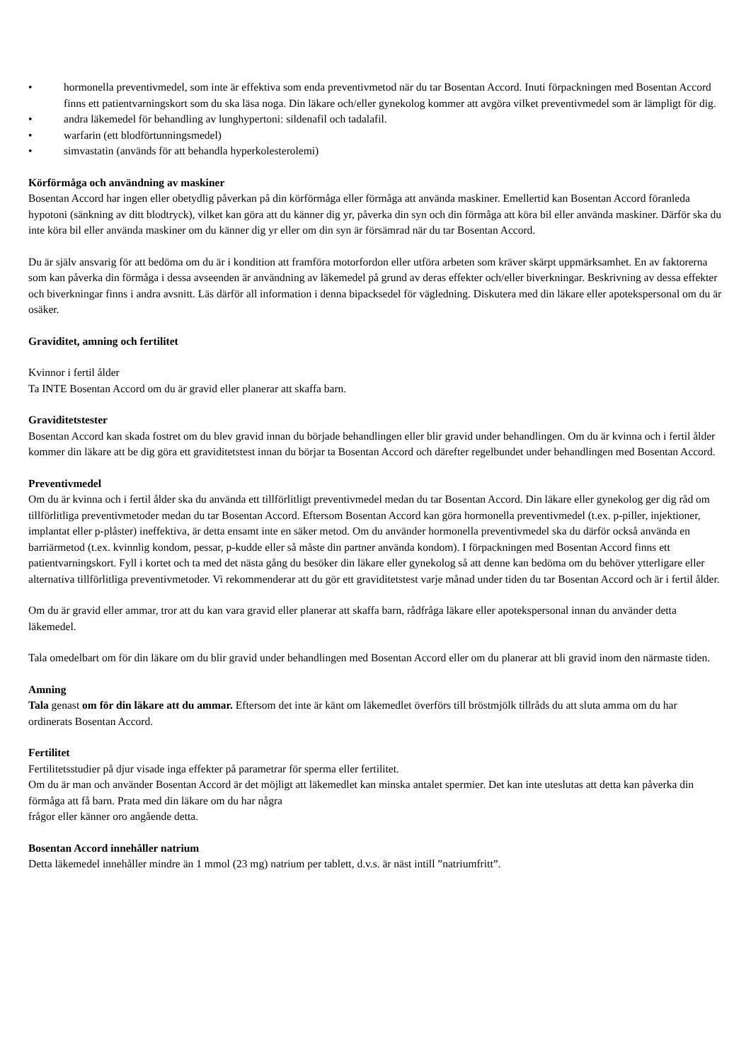• hormonella preventivmedel, som inte är effektiva som enda preventivmetod när du tar Bosentan Accord. Inuti förpackningen med Bosentan Accord finns ett patientvarningskort som du ska läsa noga. Din läkare och/eller gynekolog kommer att avgöra vilket preventivmedel som är lämpligt för dig.
• andra läkemedel för behandling av lunghypertoni: sildenafil och tadalafil.
• warfarin (ett blodförtunningsmedel)
• simvastatin (används för att behandla hyperkolesterolemi)
Körförmåga och användning av maskiner
Bosentan Accord har ingen eller obetydlig påverkan på din körförmåga eller förmåga att använda maskiner. Emellertid kan Bosentan Accord föranleda hypotoni (sänkning av ditt blodtryck), vilket kan göra att du känner dig yr, påverka din syn och din förmåga att köra bil eller använda maskiner. Därför ska du inte köra bil eller använda maskiner om du känner dig yr eller om din syn är försämrad när du tar Bosentan Accord.
Du är själv ansvarig för att bedöma om du är i kondition att framföra motorfordon eller utföra arbeten som kräver skärpt uppmärksamhet. En av faktorerna som kan påverka din förmåga i dessa avseenden är användning av läkemedel på grund av deras effekter och/eller biverkningar. Beskrivning av dessa effekter och biverkningar finns i andra avsnitt. Läs därför all information i denna bipacksedel för vägledning. Diskutera med din läkare eller apotekspersonal om du är osäker.
Graviditet, amning och fertilitet
Kvinnor i fertil ålder
Ta INTE Bosentan Accord om du är gravid eller planerar att skaffa barn.
Graviditetstester
Bosentan Accord kan skada fostret om du blev gravid innan du började behandlingen eller blir gravid under behandlingen. Om du är kvinna och i fertil ålder kommer din läkare att be dig göra ett graviditetstest innan du börjar ta Bosentan Accord och därefter regelbundet under behandlingen med Bosentan Accord.
Preventivmedel
Om du är kvinna och i fertil ålder ska du använda ett tillförlitligt preventivmedel medan du tar Bosentan Accord. Din läkare eller gynekolog ger dig råd om tillförlitliga preventivmetoder medan du tar Bosentan Accord. Eftersom Bosentan Accord kan göra hormonella preventivmedel (t.ex. p-piller, injektioner, implantat eller p-plåster) ineffektiva, är detta ensamt inte en säker metod. Om du använder hormonella preventivmedel ska du därför också använda en barriärmetod (t.ex. kvinnlig kondom, pessar, p-kudde eller så måste din partner använda kondom). I förpackningen med Bosentan Accord finns ett patientvarningskort. Fyll i kortet och ta med det nästa gång du besöker din läkare eller gynekolog så att denne kan bedöma om du behöver ytterligare eller alternativa tillförlitliga preventivmetoder. Vi rekommenderar att du gör ett graviditetstest varje månad under tiden du tar Bosentan Accord och är i fertil ålder.
Om du är gravid eller ammar, tror att du kan vara gravid eller planerar att skaffa barn, rådfråga läkare eller apotekspersonal innan du använder detta läkemedel.
Tala omedelbart om för din läkare om du blir gravid under behandlingen med Bosentan Accord eller om du planerar att bli gravid inom den närmaste tiden.
Amning
Tala genast om för din läkare att du ammar. Eftersom det inte är känt om läkemedlet överförs till bröstmjölk tillråds du att sluta amma om du har ordinerats Bosentan Accord.
Fertilitet
Fertilitetsstudier på djur visade inga effekter på parametrar för sperma eller fertilitet.
Om du är man och använder Bosentan Accord är det möjligt att läkemedlet kan minska antalet spermier. Det kan inte uteslutas att detta kan påverka din förmåga att få barn. Prata med din läkare om du har några
frågor eller känner oro angående detta.
Bosentan Accord innehåller natrium
Detta läkemedel innehåller mindre än 1 mmol (23 mg) natrium per tablett, d.v.s. är näst intill ”natriumfritt”.